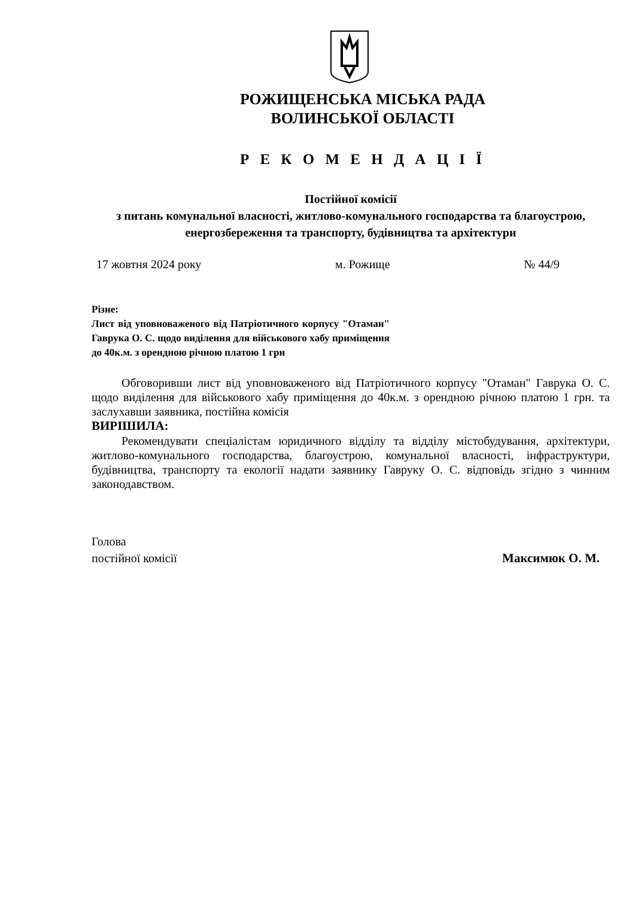РОЖИЩЕНСЬКА МІСЬКА РАДА
ВОЛИНСЬКОЇ ОБЛАСТІ
Р Е К О М Е Н Д А Ц І Ї
Постійної комісії
з питань комунальної власності, житлово-комунального господарства та благоустрою, енергозбереження та транспорту, будівництва та архітектури
17 жовтня 2024 року м. Рожище № 44/9
Різне:
Лист від уповноваженого від Патріотичного корпусу "Отаман" Гаврука О. С. щодо виділення для військового хабу приміщення до 40к.м. з орендною річною платою 1 грн
Обговоривши лист від уповноваженого від Патріотичного корпусу "Отаман" Гаврука О. С. щодо виділення для військового хабу приміщення до 40к.м. з орендною річною платою 1 грн. та заслухавши заявника, постійна комісія
ВИРІШИЛА:
Рекомендувати спеціалістам юридичного відділу та відділу містобудування, архітектури, житлово-комунального господарства, благоустрою, комунальної власності, інфраструктури, будівництва, транспорту та екології надати заявнику Гавруку О. С. відповідь згідно з чинним законодавством.
Голова
постійної комісії Максимюк О. М.